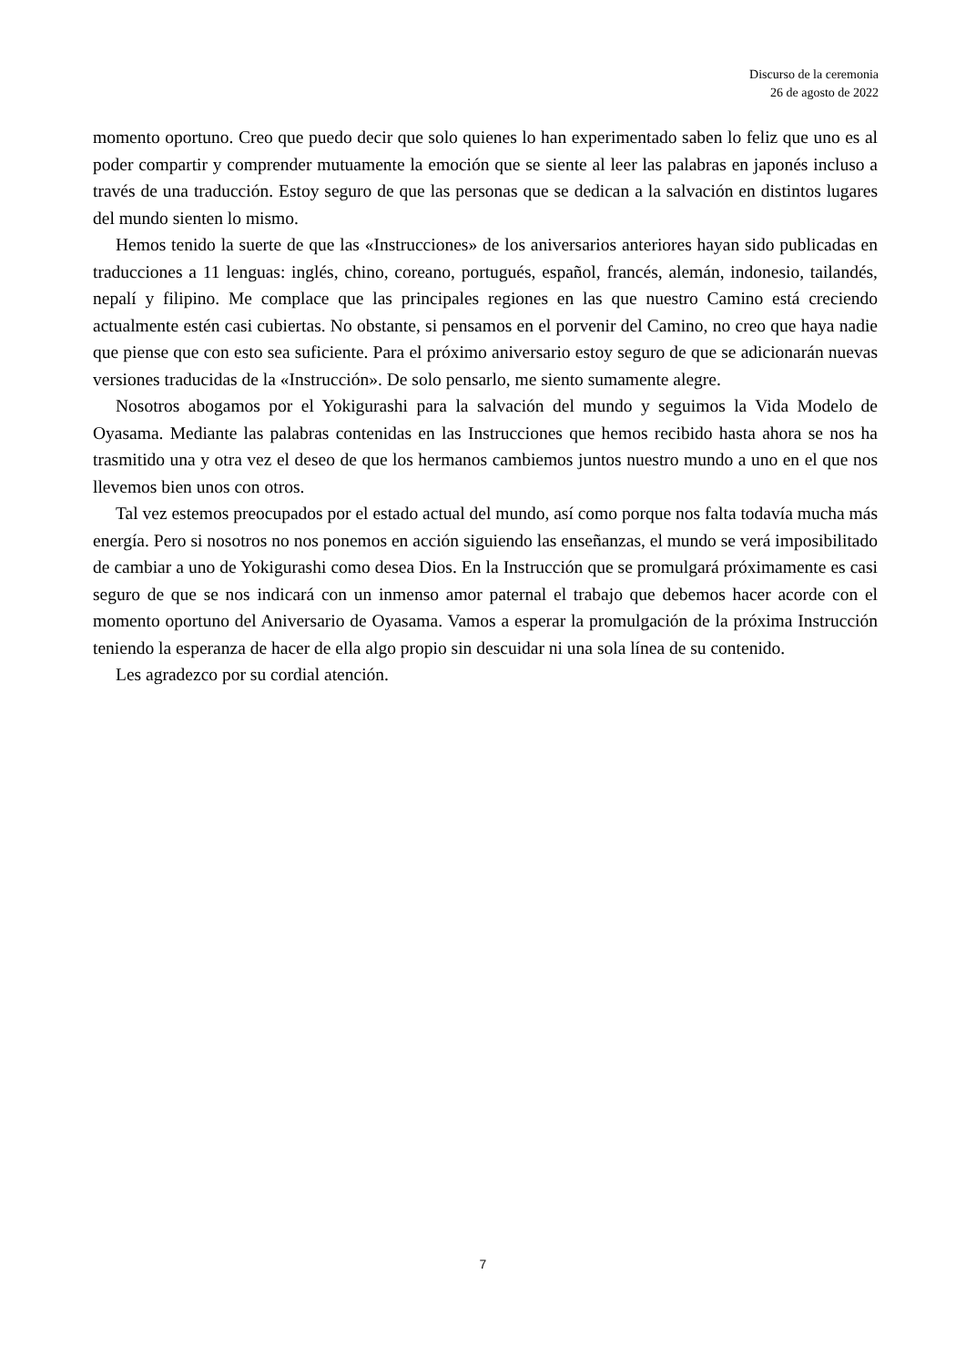Discurso de la ceremonia
26 de agosto de 2022
momento oportuno. Creo que puedo decir que solo quienes lo han experimentado saben lo feliz que uno es al poder compartir y comprender mutuamente la emoción que se siente al leer las palabras en japonés incluso a través de una traducción. Estoy seguro de que las personas que se dedican a la salvación en distintos lugares del mundo sienten lo mismo.
Hemos tenido la suerte de que las «Instrucciones» de los aniversarios anteriores hayan sido publicadas en traducciones a 11 lenguas: inglés, chino, coreano, portugués, español, francés, alemán, indonesio, tailandés, nepalí y filipino. Me complace que las principales regiones en las que nuestro Camino está creciendo actualmente estén casi cubiertas. No obstante, si pensamos en el porvenir del Camino, no creo que haya nadie que piense que con esto sea suficiente. Para el próximo aniversario estoy seguro de que se adicionarán nuevas versiones traducidas de la «Instrucción». De solo pensarlo, me siento sumamente alegre.
Nosotros abogamos por el Yokigurashi para la salvación del mundo y seguimos la Vida Modelo de Oyasama. Mediante las palabras contenidas en las Instrucciones que hemos recibido hasta ahora se nos ha trasmitido una y otra vez el deseo de que los hermanos cambiemos juntos nuestro mundo a uno en el que nos llevemos bien unos con otros.
Tal vez estemos preocupados por el estado actual del mundo, así como porque nos falta todavía mucha más energía. Pero si nosotros no nos ponemos en acción siguiendo las enseñanzas, el mundo se verá imposibilitado de cambiar a uno de Yokigurashi como desea Dios. En la Instrucción que se promulgará próximamente es casi seguro de que se nos indicará con un inmenso amor paternal el trabajo que debemos hacer acorde con el momento oportuno del Aniversario de Oyasama. Vamos a esperar la promulgación de la próxima Instrucción teniendo la esperanza de hacer de ella algo propio sin descuidar ni una sola línea de su contenido.
Les agradezco por su cordial atención.
7